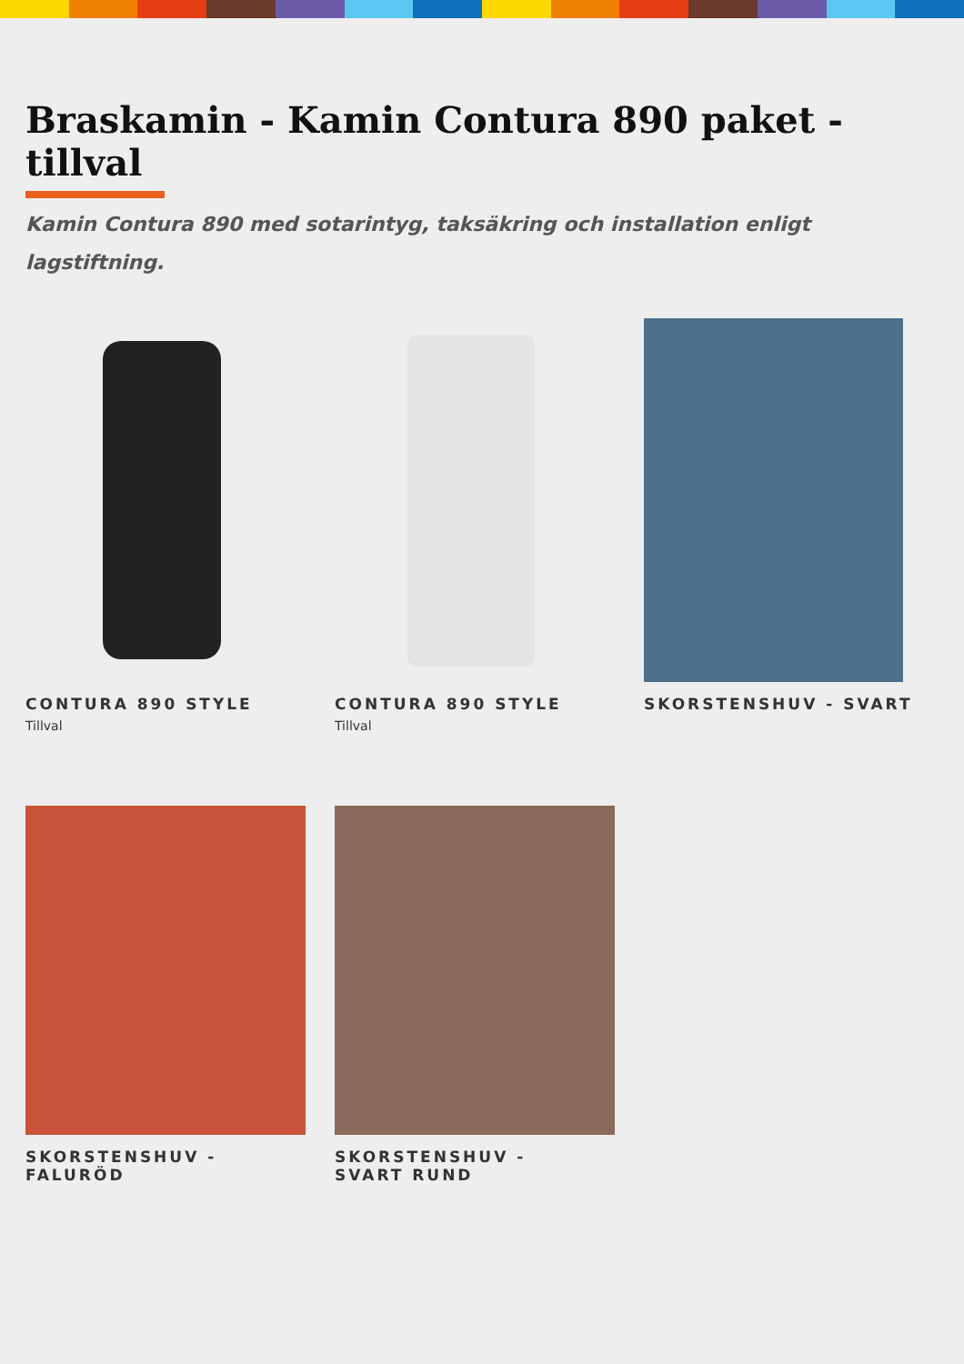Braskamin - Kamin Contura 890 paket - tillval
Kamin Contura 890 med sotarintyg, taksäkring och installation enligt lagstiftning.
CONTURA 890 STYLE
Tillval
CONTURA 890 STYLE
Tillval
SKORSTENSHUV - SVART
SKORSTENSHUV -
FALURÖD
SKORSTENSHUV -
SVART RUND